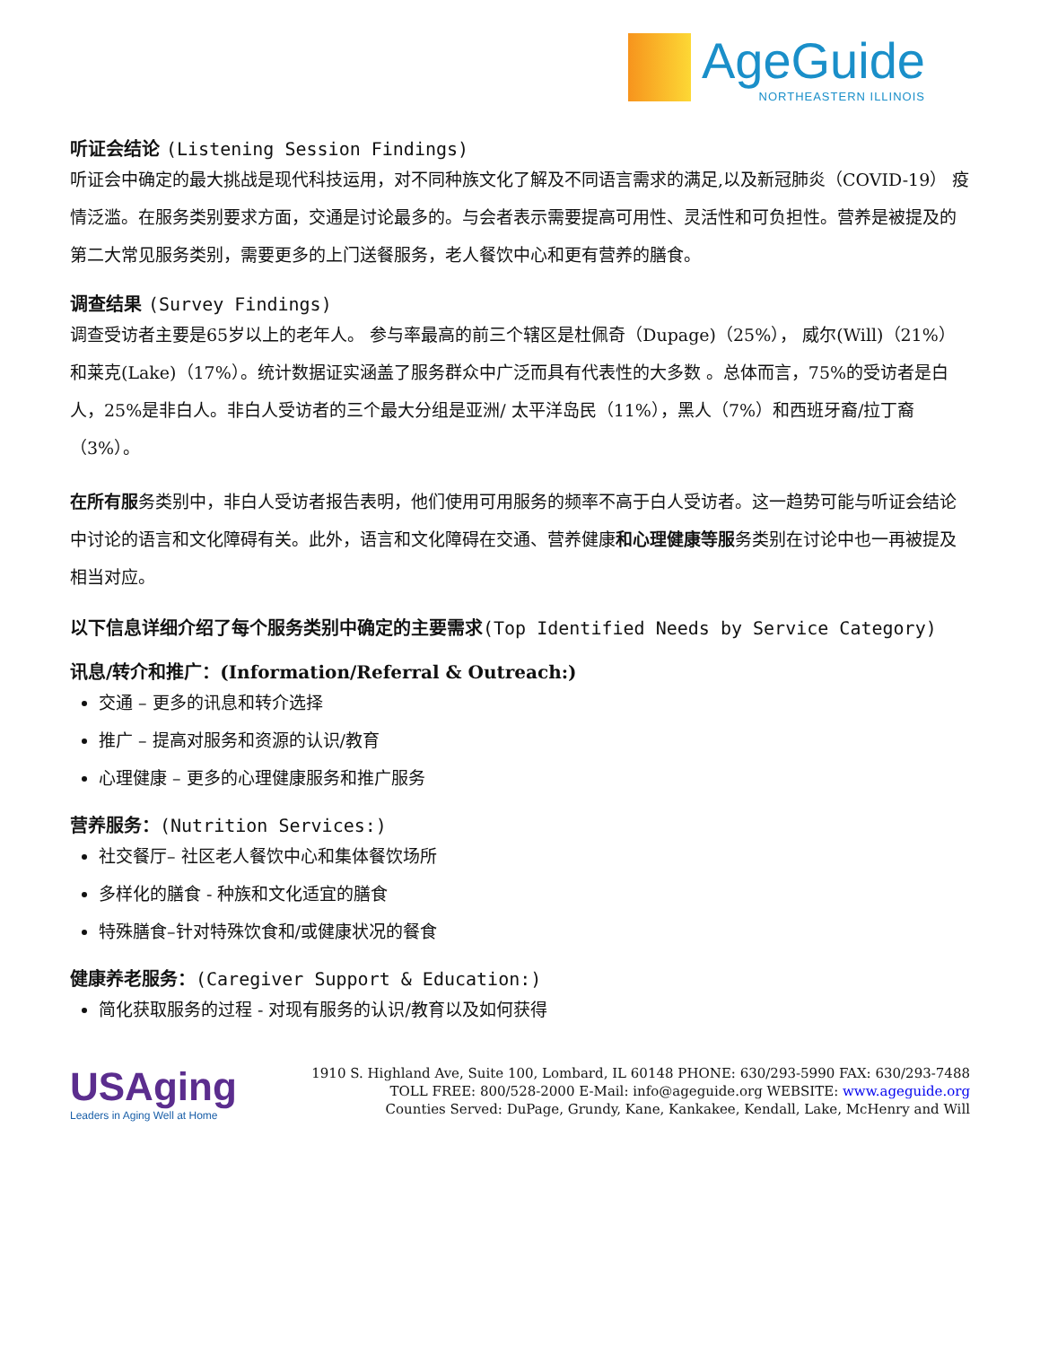AgeGuide
NORTHEASTERN ILLINOIS
听证会结论 (Listening Session Findings)
听证会中确定的最大挑战是现代科技运用，对不同种族文化了解及不同语言需求的满足,以及新冠肺炎（COVID-19） 疫情泛滥。在服务类别要求方面，交通是讨论最多的。与会者表示需要提高可用性、灵活性和可负担性。营养是被提及的第二大常见服务类别，需要更多的上门送餐服务，老人餐饮中心和更有营养的膳食。
调查结果 (Survey Findings)
调查受访者主要是65岁以上的老年人。 参与率最高的前三个辖区是杜佩奇（Dupage)（25%）， 威尔(Will)（21%）和莱克(Lake)（17%）。统计数据证实涵盖了服务群众中广泛而具有代表性的大多数 。总体而言，75%的受访者是白人，25%是非白人。非白人受访者的三个最大分组是亚洲/ 太平洋岛民（11%），黑人（7%）和西班牙裔/拉丁裔（3%）。
在所有服务类别中，非白人受访者报告表明，他们使用可用服务的频率不高于白人受访者。这一趋势可能与听证会结论中讨论的语言和文化障碍有关。此外，语言和文化障碍在交通、营养健康和心理健康等服务类别在讨论中也一再被提及相当对应。
以下信息详细介绍了每个服务类别中确定的主要需求(Top Identified Needs by Service Category)
讯息/转介和推广：(Information/Referral & Outreach:)
交通 – 更多的讯息和转介选择
推广 – 提高对服务和资源的认识/教育
心理健康 – 更多的心理健康服务和推广服务
营养服务：(Nutrition Services:)
社交餐厅– 社区老人餐饮中心和集体餐饮场所
多样化的膳食 - 种族和文化适宜的膳食
特殊膳食–针对特殊饮食和/或健康状况的餐食
健康养老服务：(Caregiver Support & Education:)
简化获取服务的过程 - 对现有服务的认识/教育以及如何获得
USAging
Leaders in Aging Well at Home
1910 S. Highland Ave, Suite 100, Lombard, IL 60148 PHONE: 630/293-5990 FAX: 630/293-7488
TOLL FREE: 800/528-2000 E-Mail: info@ageguide.org WEBSITE: www.ageguide.org
Counties Served: DuPage, Grundy, Kane, Kankakee, Kendall, Lake, McHenry and Will